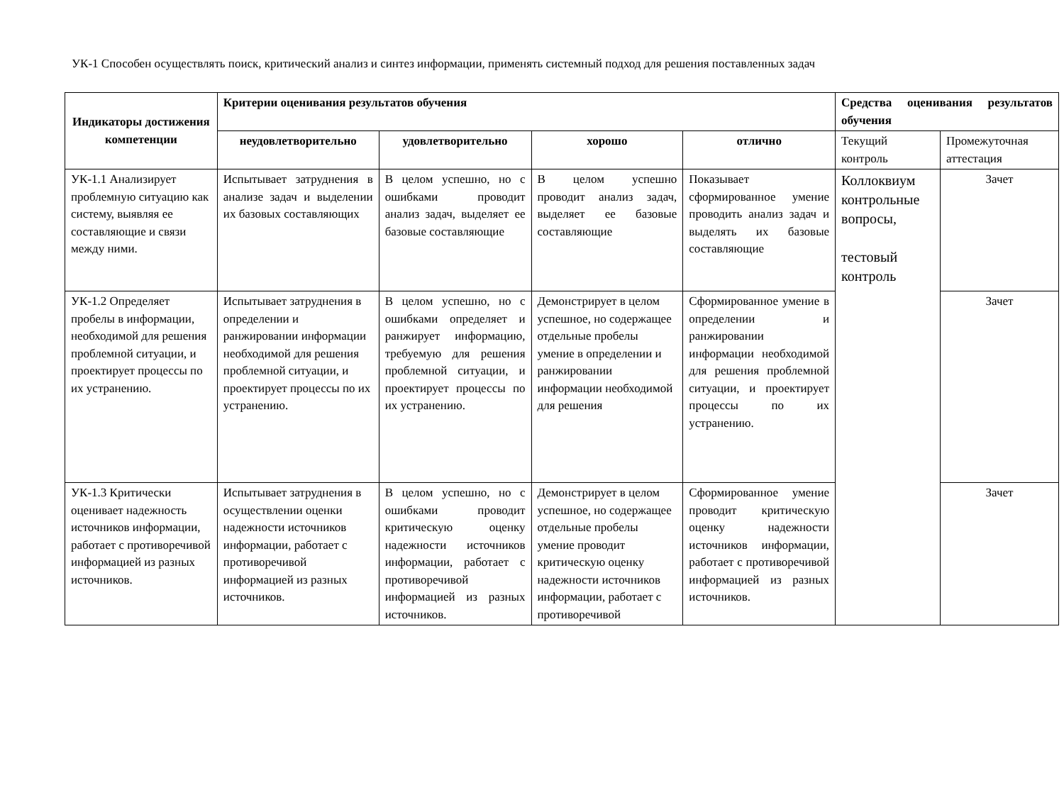УК-1 Способен осуществлять поиск, критический анализ и синтез информации, применять системный подход для решения поставленных задач
| Индикаторы достижения компетенции | Критерии оценивания результатов обучения | | | | Средства оценивания результатов обучения | |
| --- | --- | --- | --- | --- | --- | --- |
| | неудовлетворительно | удовлетворительно | хорошо | отлично | Текущий контроль | Промежуточная аттестация |
| УК-1.1 Анализирует проблемную ситуацию как систему, выявляя ее составляющие и связи между ними. | Испытывает затруднения в анализе задач и выделении их базовых составляющих | В целом успешно, но с ошибками проводит анализ задач, выделяет ее базовые составляющие | В целом успешно проводит анализ задач, выделяет ее базовые составляющие | Показывает сформированное умение проводить анализ задач и выделять их базовые составляющие | Коллоквиум контрольные вопросы, тестовый контроль | Зачет |
| УК-1.2 Определяет пробелы в информации, необходимой для решения проблемной ситуации, и проектирует процессы по их устранению. | Испытывает затруднения в определении и ранжировании информации необходимой для решения проблемной ситуации, и проектирует процессы по их устранению. | В целом успешно, но с ошибками определяет и ранжирует информацию, требуемую для решения проблемной ситуации, и проектирует процессы по их устранению. | Демонстрирует в целом успешное, но содержащее отдельные пробелы умение в определении и ранжировании информации необходимой для решения | Сформированное умение в определении и ранжировании информации необходимой для решения проблемной ситуации, и проектирует процессы по их устранению. | | Зачет |
| УК-1.3 Критически оценивает надежность источников информации, работает с противоречивой информацией из разных источников. | Испытывает затруднения в осуществлении оценки надежности источников информации, работает с противоречивой информацией из разных источников. | В целом успешно, но с ошибками проводит критическую оценку надежности источников информации, работает с противоречивой информацией из разных источников. | Демонстрирует в целом успешное, но содержащее отдельные пробелы умение проводит критическую оценку надежности источников информации, работает с противоречивой | Сформированное умение проводит критическую оценку надежности источников информации, работает с противоречивой информацией из разных источников. | | Зачет |